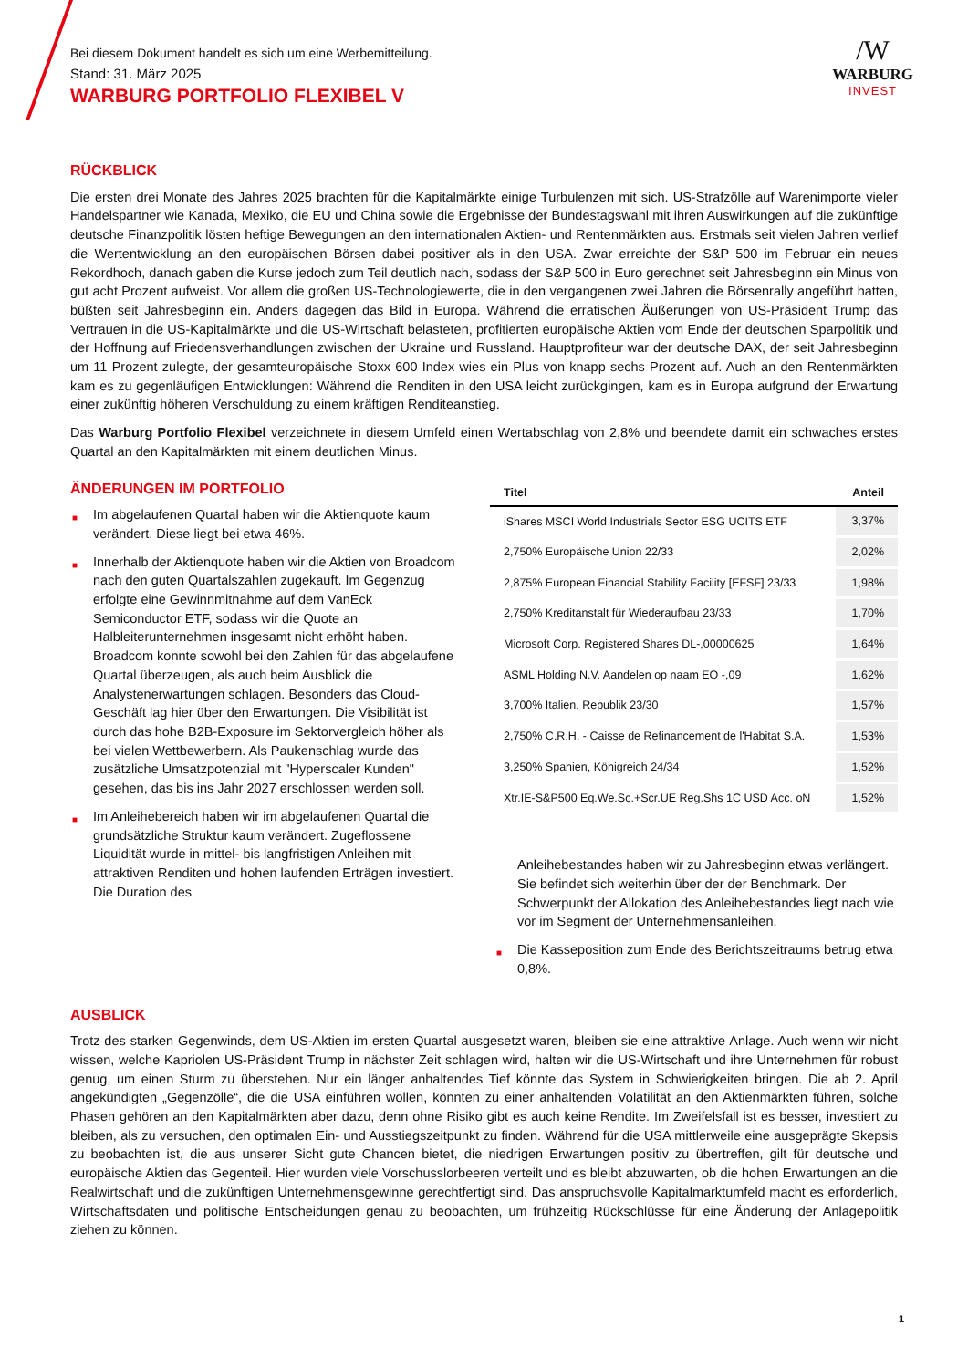Bei diesem Dokument handelt es sich um eine Werbemitteilung.
Stand: 31. März 2025
WARBURG PORTFOLIO FLEXIBEL V
/W
WARBURG
INVEST
RÜCKBLICK
Die ersten drei Monate des Jahres 2025 brachten für die Kapitalmärkte einige Turbulenzen mit sich. US-Strafzölle auf Warenimporte vieler Handelspartner wie Kanada, Mexiko, die EU und China sowie die Ergebnisse der Bundestagswahl mit ihren Auswirkungen auf die zukünftige deutsche Finanzpolitik lösten heftige Bewegungen an den internationalen Aktien- und Rentenmärkten aus. Erstmals seit vielen Jahren verlief die Wertentwicklung an den europäischen Börsen dabei positiver als in den USA. Zwar erreichte der S&P 500 im Februar ein neues Rekordhoch, danach gaben die Kurse jedoch zum Teil deutlich nach, sodass der S&P 500 in Euro gerechnet seit Jahresbeginn ein Minus von gut acht Prozent aufweist. Vor allem die großen US-Technologiewerte, die in den vergangenen zwei Jahren die Börsenrally angeführt hatten, büßten seit Jahresbeginn ein. Anders dagegen das Bild in Europa. Während die erratischen Äußerungen von US-Präsident Trump das Vertrauen in die US-Kapitalmärkte und die US-Wirtschaft belasteten, profitierten europäische Aktien vom Ende der deutschen Sparpolitik und der Hoffnung auf Friedensverhandlungen zwischen der Ukraine und Russland. Hauptprofiteur war der deutsche DAX, der seit Jahresbeginn um 11 Prozent zulegte, der gesamteuropäische Stoxx 600 Index wies ein Plus von knapp sechs Prozent auf. Auch an den Rentenmärkten kam es zu gegenläufigen Entwicklungen: Während die Renditen in den USA leicht zurückgingen, kam es in Europa aufgrund der Erwartung einer zukünftig höheren Verschuldung zu einem kräftigen Renditeanstieg.
Das Warburg Portfolio Flexibel verzeichnete in diesem Umfeld einen Wertabschlag von 2,8% und beendete damit ein schwaches erstes Quartal an den Kapitalmärkten mit einem deutlichen Minus.
ÄNDERUNGEN IM PORTFOLIO
■ Im abgelaufenen Quartal haben wir die Aktienquote kaum verändert. Diese liegt bei etwa 46%.
■ Innerhalb der Aktienquote haben wir die Aktien von Broadcom nach den guten Quartalszahlen zugekauft. Im Gegenzug erfolgte eine Gewinnmitnahme auf dem VanEck Semiconductor ETF, sodass wir die Quote an Halbleiterunternehmen insgesamt nicht erhöht haben. Broadcom konnte sowohl bei den Zahlen für das abgelaufene Quartal überzeugen, als auch beim Ausblick die Analystenerwartungen schlagen. Besonders das Cloud-Geschäft lag hier über den Erwartungen. Die Visibilität ist durch das hohe B2B-Exposure im Sektorvergleich höher als bei vielen Wettbewerbern. Als Paukenschlag wurde das zusätzliche Umsatzpotenzial mit "Hyperscaler Kunden" gesehen, das bis ins Jahr 2027 erschlossen werden soll.
■ Im Anleihebereich haben wir im abgelaufenen Quartal die grundsätzliche Struktur kaum verändert. Zugeflossene Liquidität wurde in mittel- bis langfristigen Anleihen mit attraktiven Renditen und hohen laufenden Erträgen investiert. Die Duration des
| Titel | Anteil |
| --- | --- |
| iShares MSCI World Industrials Sector ESG UCITS ETF | 3,37% |
| 2,750% Europäische Union 22/33 | 2,02% |
| 2,875% European Financial Stability Facility [EFSF] 23/33 | 1,98% |
| 2,750% Kreditanstalt für Wiederaufbau 23/33 | 1,70% |
| Microsoft Corp. Registered Shares DL-,00000625 | 1,64% |
| ASML Holding N.V. Aandelen op naam EO -,09 | 1,62% |
| 3,700% Italien, Republik 23/30 | 1,57% |
| 2,750% C.R.H. - Caisse de Refinancement de l'Habitat S.A. | 1,53% |
| 3,250% Spanien, Königreich 24/34 | 1,52% |
| Xtr.IE-S&P500 Eq.We.Sc.+Scr.UE Reg.Shs 1C USD Acc. oN | 1,52% |
Anleihebestandes haben wir zu Jahresbeginn etwas verlängert. Sie befindet sich weiterhin über der der Benchmark. Der Schwerpunkt der Allokation des Anleihebestandes liegt nach wie vor im Segment der Unternehmensanleihen.
■ Die Kasseposition zum Ende des Berichtszeitraums betrug etwa 0,8%.
AUSBLICK
Trotz des starken Gegenwinds, dem US-Aktien im ersten Quartal ausgesetzt waren, bleiben sie eine attraktive Anlage. Auch wenn wir nicht wissen, welche Kapriolen US-Präsident Trump in nächster Zeit schlagen wird, halten wir die US-Wirtschaft und ihre Unternehmen für robust genug, um einen Sturm zu überstehen. Nur ein länger anhaltendes Tief könnte das System in Schwierigkeiten bringen. Die ab 2. April angekündigten „Gegenzölle“, die die USA einführen wollen, könnten zu einer anhaltenden Volatilität an den Aktienmärkten führen, solche Phasen gehören an den Kapitalmärkten aber dazu, denn ohne Risiko gibt es auch keine Rendite. Im Zweifelsfall ist es besser, investiert zu bleiben, als zu versuchen, den optimalen Ein- und Ausstiegszeitpunkt zu finden. Während für die USA mittlerweile eine ausgeprägte Skepsis zu beobachten ist, die aus unserer Sicht gute Chancen bietet, die niedrigen Erwartungen positiv zu übertreffen, gilt für deutsche und europäische Aktien das Gegenteil. Hier wurden viele Vorschusslorbeeren verteilt und es bleibt abzuwarten, ob die hohen Erwartungen an die Realwirtschaft und die zukünftigen Unternehmensgewinne gerechtfertigt sind. Das anspruchsvolle Kapitalmarktumfeld macht es erforderlich, Wirtschaftsdaten und politische Entscheidungen genau zu beobachten, um frühzeitig Rückschlüsse für eine Änderung der Anlagepolitik ziehen zu können.
1